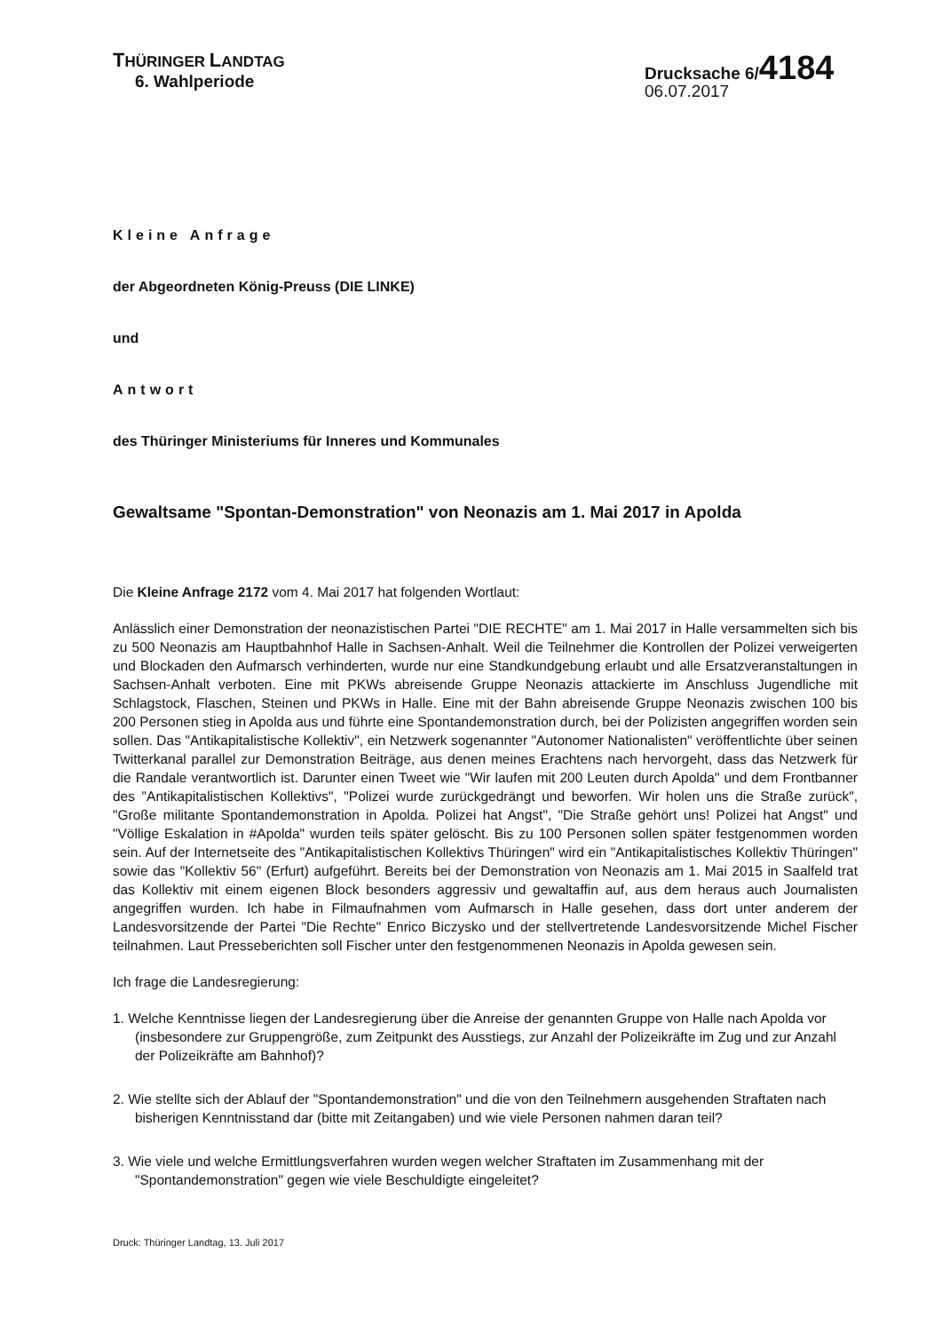THÜRINGER LANDTAG
6. Wahlperiode
Drucksache 6/4184
06.07.2017
Kleine Anfrage
der Abgeordneten König-Preuss (DIE LINKE)
und
Antwort
des Thüringer Ministeriums für Inneres und Kommunales
Gewaltsame "Spontan-Demonstration" von Neonazis am 1. Mai 2017 in Apolda
Die Kleine Anfrage 2172 vom 4. Mai 2017 hat folgenden Wortlaut:
Anlässlich einer Demonstration der neonazistischen Partei "DIE RECHTE" am 1. Mai 2017 in Halle versammelten sich bis zu 500 Neonazis am Hauptbahnhof Halle in Sachsen-Anhalt. Weil die Teilnehmer die Kontrollen der Polizei verweigerten und Blockaden den Aufmarsch verhinderten, wurde nur eine Standkundgebung erlaubt und alle Ersatzveranstaltungen in Sachsen-Anhalt verboten. Eine mit PKWs abreisende Gruppe Neonazis attackierte im Anschluss Jugendliche mit Schlagstock, Flaschen, Steinen und PKWs in Halle. Eine mit der Bahn abreisende Gruppe Neonazis zwischen 100 bis 200 Personen stieg in Apolda aus und führte eine Spontandemonstration durch, bei der Polizisten angegriffen worden sein sollen. Das "Antikapitalistische Kollektiv", ein Netzwerk sogenannter "Autonomer Nationalisten" veröffentlichte über seinen Twitterkanal parallel zur Demonstration Beiträge, aus denen meines Erachtens nach hervorgeht, dass das Netzwerk für die Randale verantwortlich ist. Darunter einen Tweet wie "Wir laufen mit 200 Leuten durch Apolda" und dem Frontbanner des "Antikapitalistischen Kollektivs", "Polizei wurde zurückgedrängt und beworfen. Wir holen uns die Straße zurück", "Große militante Spontandemonstration in Apolda. Polizei hat Angst", "Die Straße gehört uns! Polizei hat Angst" und "Völlige Eskalation in #Apolda" wurden teils später gelöscht. Bis zu 100 Personen sollen später festgenommen worden sein. Auf der Internetseite des "Antikapitalistischen Kollektivs Thüringen" wird ein "Antikapitalistisches Kollektiv Thüringen" sowie das "Kollektiv 56" (Erfurt) aufgeführt. Bereits bei der Demonstration von Neonazis am 1. Mai 2015 in Saalfeld trat das Kollektiv mit einem eigenen Block besonders aggressiv und gewaltaffin auf, aus dem heraus auch Journalisten angegriffen wurden. Ich habe in Filmaufnahmen vom Aufmarsch in Halle gesehen, dass dort unter anderem der Landesvorsitzende der Partei "Die Rechte" Enrico Biczysko und der stellvertretende Landesvorsitzende Michel Fischer teilnahmen. Laut Presseberichten soll Fischer unter den festgenommenen Neonazis in Apolda gewesen sein.
Ich frage die Landesregierung:
1. Welche Kenntnisse liegen der Landesregierung über die Anreise der genannten Gruppe von Halle nach Apolda vor (insbesondere zur Gruppengröße, zum Zeitpunkt des Ausstiegs, zur Anzahl der Polizeikräfte im Zug und zur Anzahl der Polizeikräfte am Bahnhof)?
2. Wie stellte sich der Ablauf der "Spontandemonstration" und die von den Teilnehmern ausgehenden Straftaten nach bisherigen Kenntnisstand dar (bitte mit Zeitangaben) und wie viele Personen nahmen daran teil?
3. Wie viele und welche Ermittlungsverfahren wurden wegen welcher Straftaten im Zusammenhang mit der "Spontandemonstration" gegen wie viele Beschuldigte eingeleitet?
Druck: Thüringer Landtag, 13. Juli 2017